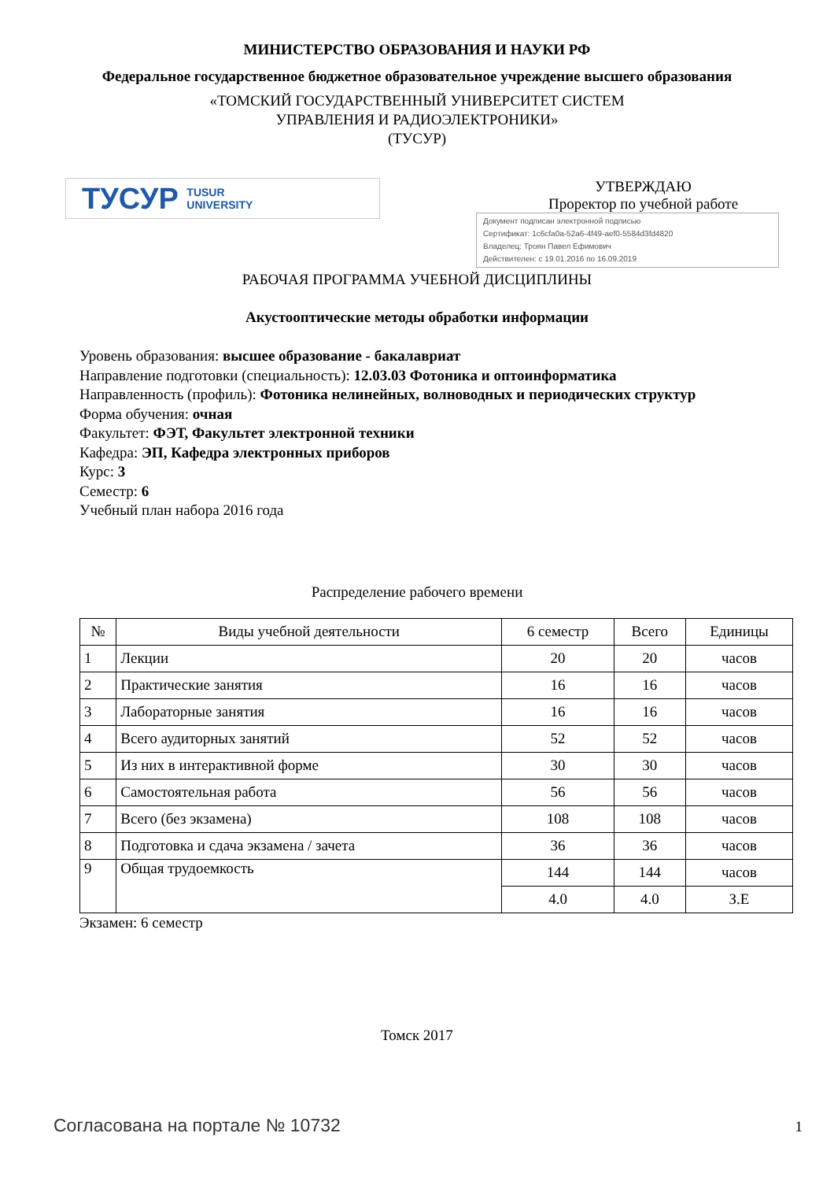МИНИСТЕРСТВО ОБРАЗОВАНИЯ И НАУКИ РФ
Федеральное государственное бюджетное образовательное учреждение высшего образования
«ТОМСКИЙ ГОСУДАРСТВЕННЫЙ УНИВЕРСИТЕТ СИСТЕМ
УПРАВЛЕНИЯ И РАДИОЭЛЕКТРОНИКИ»
(ТУСУР)
ТУСУР TUSUR
UNIVERSITY
УТВЕРЖДАЮ
Проректор по учебной работе
Документ подписан электронной подписью
Сертификат: 1c6cfa0a-52a6-4f49-aef0-5584d3fd4820
Владелец: Троян Павел Ефимович
Действителен: с 19.01.2016 по 16.09.2019
РАБОЧАЯ ПРОГРАММА УЧЕБНОЙ ДИСЦИПЛИНЫ
Акустооптические методы обработки информации
Уровень образования: высшее образование - бакалавриат
Направление подготовки (специальность): 12.03.03 Фотоника и оптоинформатика
Направленность (профиль): Фотоника нелинейных, волноводных и периодических структур
Форма обучения: очная
Факультет: ФЭТ, Факультет электронной техники
Кафедра: ЭП, Кафедра электронных приборов
Курс: 3
Семестр: 6
Учебный план набора 2016 года
Распределение рабочего времени
| № | Виды учебной деятельности | 6 семестр | Всего | Единицы |
| --- | --- | --- | --- | --- |
| 1 | Лекции | 20 | 20 | часов |
| 2 | Практические занятия | 16 | 16 | часов |
| 3 | Лабораторные занятия | 16 | 16 | часов |
| 4 | Всего аудиторных занятий | 52 | 52 | часов |
| 5 | Из них в интерактивной форме | 30 | 30 | часов |
| 6 | Самостоятельная работа | 56 | 56 | часов |
| 7 | Всего (без экзамена) | 108 | 108 | часов |
| 8 | Подготовка и сдача экзамена / зачета | 36 | 36 | часов |
| 9 | Общая трудоемкость | 144 | 144 | часов |
| | | 4.0 | 4.0 | З.Е |
Экзамен: 6 семестр
Томск 2017
Согласована на портале № 10732
1